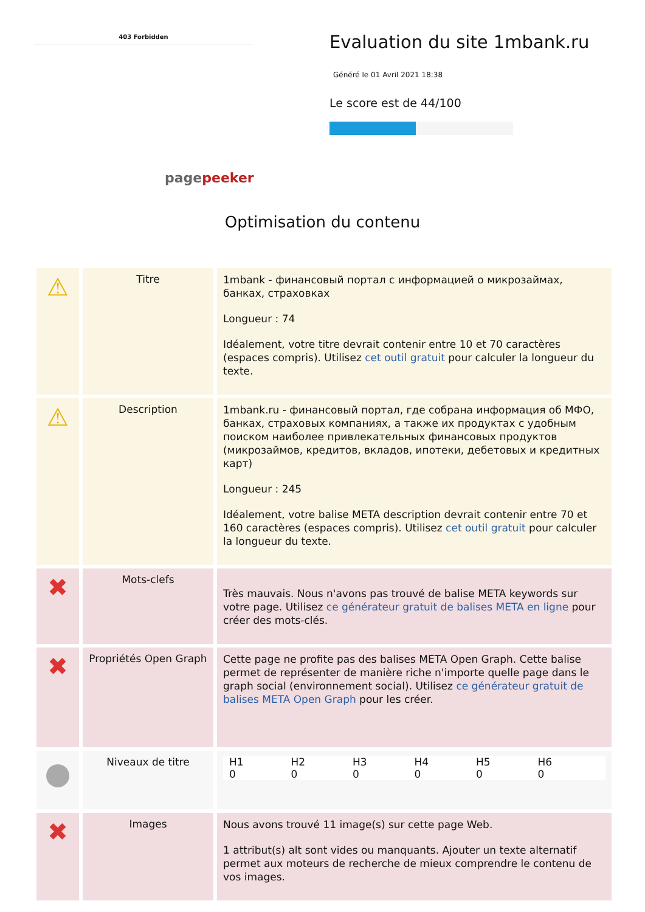403 Forbidden
pagepeeker
Evaluation du site 1mbank.ru
Généré le 01 Avril 2021 18:38
Le score est de 44/100
Optimisation du contenu
| ⚠ | Titre | 1mbank - финансовый портал с информацией о микрозаймах, банках, страховках Longueur : 74 Idéalement, votre titre devrait contenir entre 10 et 70 caractères (espaces compris). Utilisez cet outil gratuit pour calculer la longueur du texte. |
| ⚠ | Description | 1mbank.ru - финансовый портал, где собрана информация об МФО, банках, страховых компаниях, а также их продуктах с удобным поиском наиболее привлекательных финансовых продуктов (микрозаймов, кредитов, вкладов, ипотеки, дебетовых и кредитных карт) Longueur : 245 Idéalement, votre balise META description devrait contenir entre 70 et 160 caractères (espaces compris). Utilisez cet outil gratuit pour calculer la longueur du texte. |
| ✖ | Mots-clefs | Très mauvais. Nous n'avons pas trouvé de balise META keywords sur votre page. Utilisez ce générateur gratuit de balises META en ligne pour créer des mots-clés. |
| ✖ | Propriétés Open Graph | Cette page ne profite pas des balises META Open Graph. Cette balise permet de représenter de manière riche n'importe quelle page dans le graph social (environnement social). Utilisez ce générateur gratuit de balises META Open Graph pour les créer. |
| ● | Niveaux de titre | H1 0 H2 0 H3 0 H4 0 H5 0 H6 0 |
| ✖ | Images | Nous avons trouvé 11 image(s) sur cette page Web. 1 attribut(s) alt sont vides ou manquants. Ajouter un texte alternatif permet aux moteurs de recherche de mieux comprendre le contenu de vos images. |